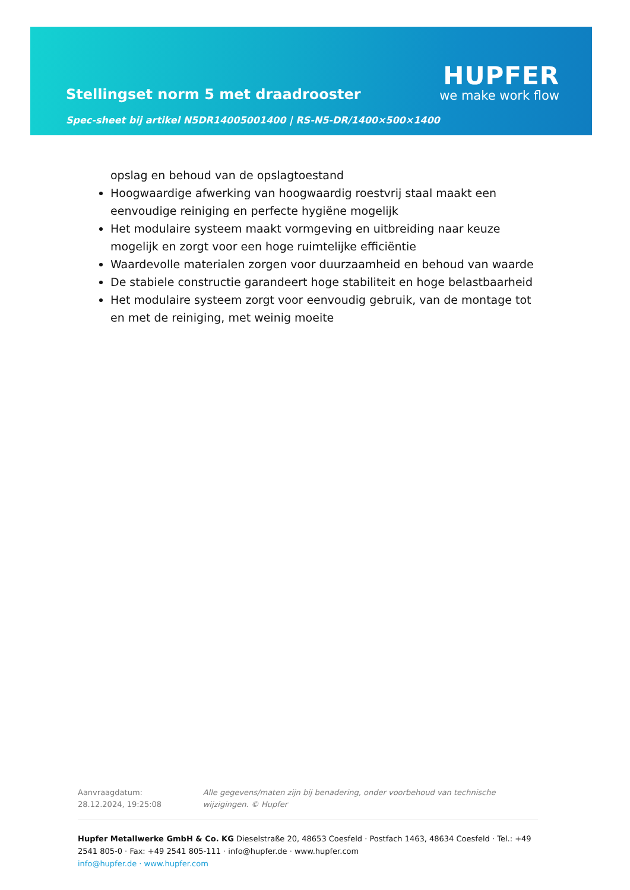Stellingset norm 5 met draadrooster
Spec-sheet bij artikel N5DR14005001400 | RS-N5-DR/1400×500×1400
HUPFER
we make work flow
opslag en behoud van de opslagtoestand
Hoogwaardige afwerking van hoogwaardig roestvrij staal maakt een eenvoudige reiniging en perfecte hygiëne mogelijk
Het modulaire systeem maakt vormgeving en uitbreiding naar keuze mogelijk en zorgt voor een hoge ruimtelijke efficiëntie
Waardevolle materialen zorgen voor duurzaamheid en behoud van waarde
De stabiele constructie garandeert hoge stabiliteit en hoge belastbaarheid
Het modulaire systeem zorgt voor eenvoudig gebruik, van de montage tot en met de reiniging, met weinig moeite
Aanvraagdatum: 28.12.2024, 19:25:08
Alle gegevens/maten zijn bij benadering, onder voorbehoud van technische wijzigingen. © Hupfer
Hupfer Metallwerke GmbH & Co. KG Dieselstraße 20, 48653 Coesfeld · Postfach 1463, 48634 Coesfeld · Tel.: +49 2541 805-0 · Fax: +49 2541 805-111 · info@hupfer.de · www.hupfer.com
info@hupfer.de · www.hupfer.com